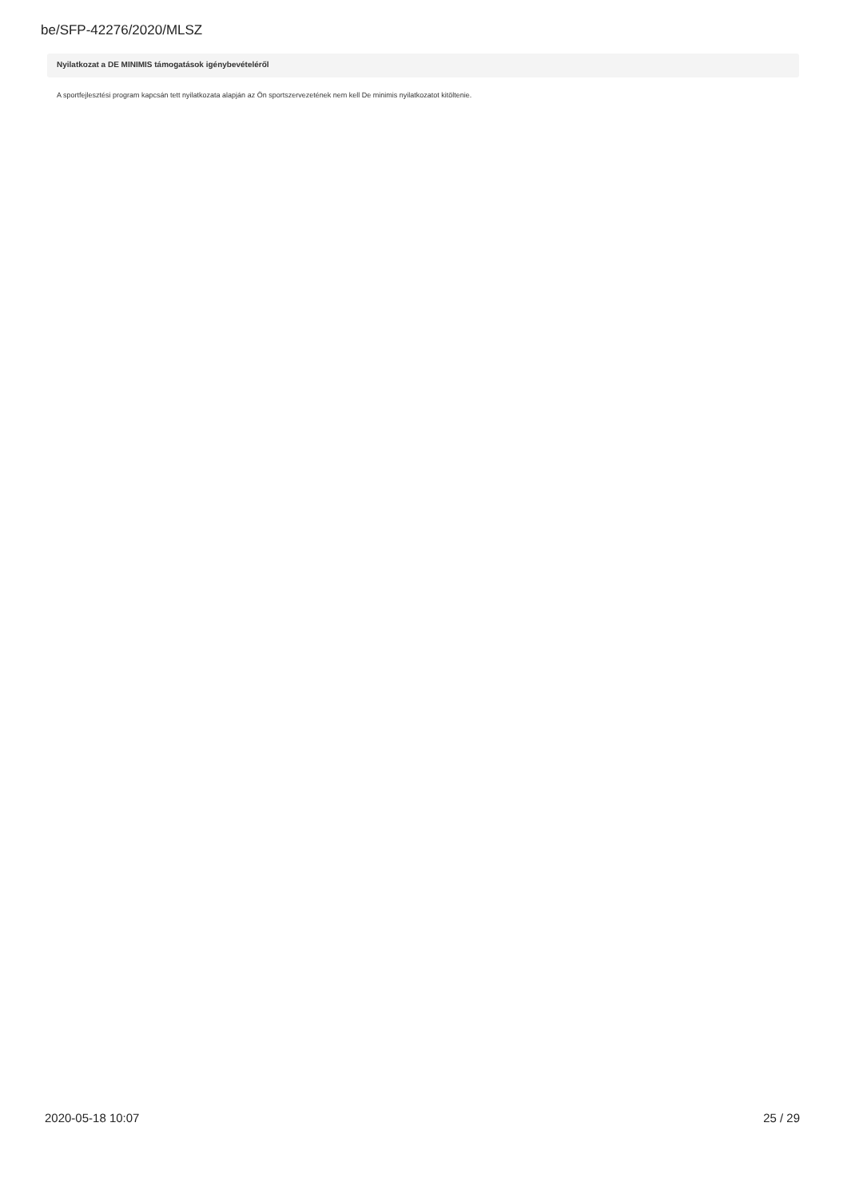be/SFP-42276/2020/MLSZ
Nyilatkozat a DE MINIMIS támogatások igénybevételéről
A sportfejlesztési program kapcsán tett nyilatkozata alapján az Ön sportszervezetének nem kell De minimis nyilatkozatot kitöltenie.
2020-05-18 10:07 25 / 29